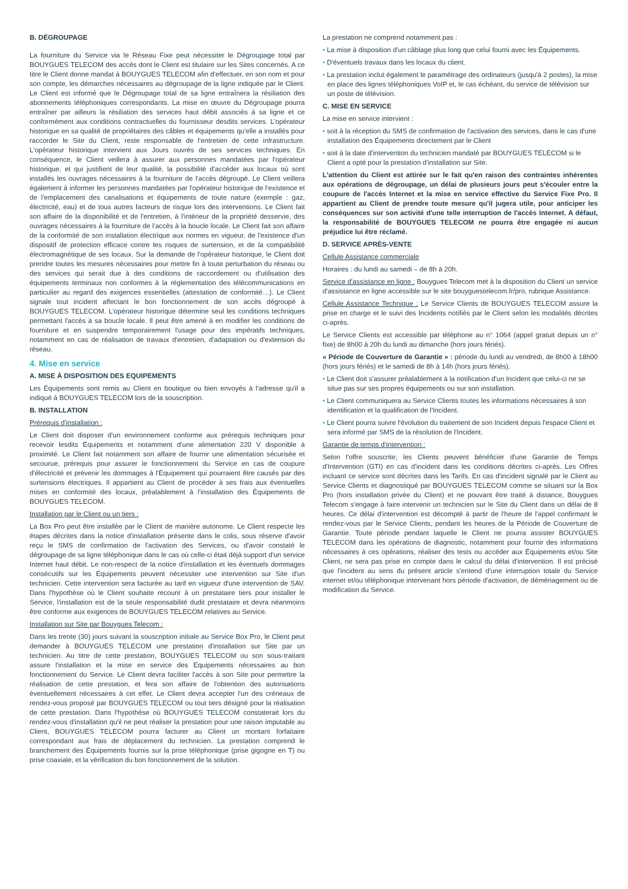B. DÉGROUPAGE
La fourniture du Service via le Réseau Fixe peut nécessiter le Dégroupage total par BOUYGUES TELECOM des accès dont le Client est titulaire sur les Sites concernés. A ce titre le Client donne mandat à BOUYGUES TELECOM afin d'effectuer, en son nom et pour son compte, les démarches nécessaires au dégroupage de la ligne indiquée par le Client. Le Client est informé que le Dégroupage total de sa ligne entraînera la résiliation des abonnements téléphoniques correspondants. La mise en œuvre du Dégroupage pourra entraîner par ailleurs la résiliation des services haut débit associés à sa ligne et ce conformément aux conditions contractuelles du fournisseur desdits services. L'opérateur historique en sa qualité de propriétaires des câbles et équipements qu'elle a installés pour raccorder le Site du Client, reste responsable de l'entretien de cette infrastructure. L'opérateur historique intervient aux Jours ouvrés de ses services techniques. En conséquence, le Client veillera à assurer aux personnes mandatées par l'opérateur historique, et qui justifient de leur qualité, la possibilité d'accéder aux locaux où sont installés les ouvrages nécessaires à la fourniture de l'accès dégroupé. Le Client veillera également à informer les personnes mandatées par l'opérateur historique de l'existence et de l'emplacement des canalisations et équipements de toute nature (exemple : gaz, électricité, eau) et de tous autres facteurs de risque lors des interventions. Le Client fait son affaire de la disponibilité et de l'entretien, à l'intérieur de la propriété desservie, des ouvrages nécessaires à la fourniture de l'accès à la boucle locale. Le Client fait son affaire de la conformité de son installation électrique aux normes en vigueur, de l'existence d'un dispositif de protection efficace contre les risques de surtension, et de la compatibilité électromagnétique de ses locaux. Sur la demande de l'opérateur historique, le Client doit prendre toutes les mesures nécessaires pour mettre fin à toute perturbation du réseau ou des services qui serait due à des conditions de raccordement ou d'utilisation des équipements terminaux non conformes à la réglementation des télécommunications en particulier au regard des exigences essentielles (attestation de conformité…). Le Client signale tout incident affectant le bon fonctionnement de son accès dégroupé à BOUYGUES TELECOM. L'opérateur historique détermine seul les conditions techniques permettant l'accès à sa boucle locale. Il peut être amené à en modifier les conditions de fourniture et en suspendre temporairement l'usage pour des impératifs techniques, notamment en cas de réalisation de travaux d'entretien, d'adaptation ou d'extension du réseau.
4. Mise en service
A. MISE À DISPOSITION DES EQUIPEMENTS
Les Équipements sont remis au Client en boutique ou bien envoyés à l'adresse qu'il a indiqué à BOUYGUES TELECOM lors de la souscription.
B. INSTALLATION
Prérequis d'installation :
Le Client doit disposer d'un environnement conforme aux prérequis techniques pour recevoir lesdits Équipements et notamment d'une alimentation 220 V disponible à proximité. Le Client fait notamment son affaire de fournir une alimentation sécurisée et secourue, prérequis pour assurer le fonctionnement du Service en cas de coupure d'électricité et prévenir les dommages à l'Équipement qui pourraient être causés par des surtensions électriques. Il appartient au Client de procéder à ses frais aux éventuelles mises en conformité des locaux, préalablement à l'installation des Équipements de BOUYGUES TELECOM.
Installation par le Client ou un tiers :
La Box Pro peut être installée par le Client de manière autonome. Le Client respecte les étapes décrites dans la notice d'installation présente dans le colis, sous réserve d'avoir reçu le SMS de confirmation de l'activation des Services, ou d'avoir constaté le dégroupage de sa ligne téléphonique dans le cas où celle-ci était déjà support d'un service Internet haut débit. Le non-respect de la notice d'installation et les éventuels dommages consécutifs sur les Équipements peuvent nécessiter une intervention sur Site d'un technicien. Cette intervention sera facturée au tarif en vigueur d'une intervention de SAV. Dans l'hypothèse où le Client souhaite recourir à un prestataire tiers pour installer le Service, l'installation est de la seule responsabilité dudit prestataire et devra néanmoins être conforme aux exigences de BOUYGUES TELECOM relatives au Service.
Installation sur Site par Bouygues Telecom :
Dans les trente (30) jours suivant la souscription initiale au Service Box Pro, le Client peut demander à BOUYGUES TELECOM une prestation d'installation sur Site par un technicien. Au titre de cette prestation, BOUYGUES TELECOM ou son sous-traitant assure l'installation et la mise en service des Equipements nécessaires au bon fonctionnement du Service. Le Client devra faciliter l'accès à son Site pour permettre la réalisation de cette prestation, et fera son affaire de l'obtention des autorisations éventuellement nécessaires à cet effet. Le Client devra accepter l'un des créneaux de rendez-vous proposé par BOUYGUES TELECOM ou tout tiers désigné pour la réalisation de cette prestation. Dans l'hypothèse où BOUYGUES TELECOM constaterait lors du rendez-vous d'installation qu'il ne peut réaliser la prestation pour une raison imputable au Client, BOUYGUES TELECOM pourra facturer au Client un montant forfaitaire correspondant aux frais de déplacement du technicien. La prestation comprend le branchement des Équipements fournis sur la prise téléphonique (prise gigogne en T) ou prise coaxiale, et la vérification du bon fonctionnement de la solution.
La prestation ne comprend notamment pas :
• La mise à disposition d'un câblage plus long que celui fourni avec les Équipements.
• D'éventuels travaux dans les locaux du client.
• La prestation inclut également le paramétrage des ordinateurs (jusqu'à 2 postes), la mise en place des lignes téléphoniques VoIP et, le cas échéant, du service de télévision sur un poste de télévision.
C. MISE EN SERVICE
La mise en service intervient :
• soit à la réception du SMS de confirmation de l'activation des services, dans le cas d'une installation des Équipements directement par le Client
• soit à la date d'intervention du technicien mandaté par BOUYGUES TELECOM si le Client a opté pour la prestation d'installation sur Site.
L'attention du Client est attirée sur le fait qu'en raison des contraintes inhérentes aux opérations de dégroupage, un délai de plusieurs jours peut s'écouler entre la coupure de l'accès Internet et la mise en service effective du Service Fixe Pro. Il appartient au Client de prendre toute mesure qu'il jugera utile, pour anticiper les conséquences sur son activité d'une telle interruption de l'accès Internet. A défaut, la responsabilité de BOUYGUES TELECOM ne pourra être engagée ni aucun préjudice lui être réclamé.
D. SERVICE APRÈS-VENTE
Cellule Assistance commerciale
Horaires : du lundi au samedi – de 8h à 20h.
Service d'assistance en ligne : Bouygues Telecom met à la disposition du Client un service d'assistance en ligne accessible sur le site bouyguestelecom.fr/pro, rubrique Assistance.
Cellule Assistance Technique : Le Service Clients de BOUYGUES TELECOM assure la prise en charge et le suivi des Incidents notifiés par le Client selon les modalités décrites ci-après.
Le Service Clients est accessible par téléphone au n° 1064 (appel gratuit depuis un n° fixe) de 8h00 à 20h du lundi au dimanche (hors jours fériés).
« Période de Couverture de Garantie » : période du lundi au vendredi, de 8h00 à 18h00 (hors jours fériés) et le samedi de 8h à 14h (hors jours fériés).
• Le Client doit s'assurer préalablement à la notification d'un Incident que celui-ci ne se situe pas sur ses propres équipements ou sur son installation.
• Le Client communiquera au Service Clients toutes les informations nécessaires à son identification et la qualification de l'Incident.
• Le Client pourra suivre l'évolution du traitement de son Incident depuis l'espace Client et sera informé par SMS de la résolution de l'Incident.
Garantie de temps d'intervention :
Selon l'offre souscrite, les Clients peuvent bénéficier d'une Garantie de Temps d'Intervention (GTI) en cas d'incident dans les conditions décrites ci-après. Les Offres incluant ce service sont décrites dans les Tarifs. En cas d'incident signalé par le Client au Service Clients et diagnostiqué par BOUYGUES TELECOM comme se situant sur la Box Pro (hors installation privée du Client) et ne pouvant être traité à distance, Bouygues Telecom s'engage à faire intervenir un technicien sur le Site du Client dans un délai de 8 heures. Ce délai d'intervention est décompté à partir de l'heure de l'appel confirmant le rendez-vous par le Service Clients, pendant les heures de la Période de Couverture de Garantie. Toute période pendant laquelle le Client ne pourra assister BOUYGUES TELECOM dans les opérations de diagnostic, notamment pour fournir des informations nécessaires à ces opérations, réaliser des tests ou accéder aux Équipements et/ou Site Client, ne sera pas prise en compte dans le calcul du délai d'intervention. Il est précisé que l'incident au sens du présent article s'entend d'une interruption totale du Service internet et/ou téléphonique intervenant hors période d'activation, de déménagement ou de modification du Service.